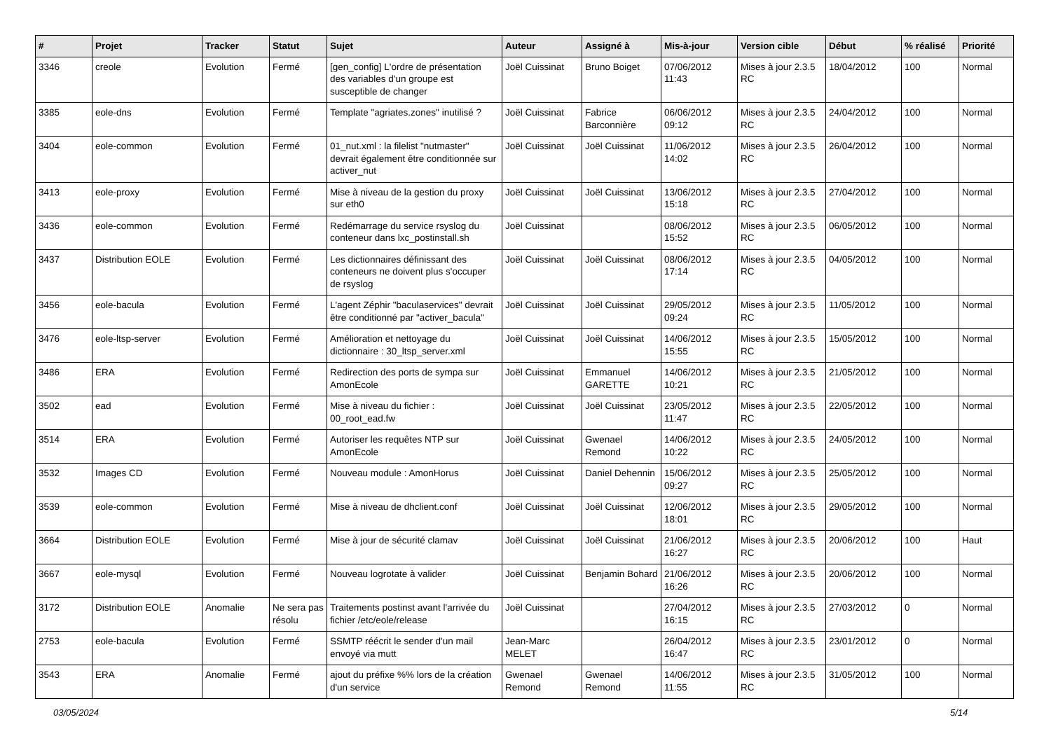| # | Projet | Tracker | Statut | Sujet | Auteur | Assigné à | Mis-à-jour | Version cible | Début | % réalisé | Priorité |
| --- | --- | --- | --- | --- | --- | --- | --- | --- | --- | --- | --- |
| 3346 | creole | Evolution | Fermé | [gen_config] L'ordre de présentation des variables d'un groupe est susceptible de changer | Joël Cuissinat | Bruno Boiget | 07/06/2012 11:43 | Mises à jour 2.3.5 RC | 18/04/2012 | 100 | Normal |
| 3385 | eole-dns | Evolution | Fermé | Template "agriates.zones" inutilisé ? | Joël Cuissinat | Fabrice Barconnière | 06/06/2012 09:12 | Mises à jour 2.3.5 RC | 24/04/2012 | 100 | Normal |
| 3404 | eole-common | Evolution | Fermé | 01_nut.xml : la filelist "nutmaster" devrait également être conditionnée sur activer_nut | Joël Cuissinat | Joël Cuissinat | 11/06/2012 14:02 | Mises à jour 2.3.5 RC | 26/04/2012 | 100 | Normal |
| 3413 | eole-proxy | Evolution | Fermé | Mise à niveau de la gestion du proxy sur eth0 | Joël Cuissinat | Joël Cuissinat | 13/06/2012 15:18 | Mises à jour 2.3.5 RC | 27/04/2012 | 100 | Normal |
| 3436 | eole-common | Evolution | Fermé | Redémarrage du service rsyslog du conteneur dans lxc_postinstall.sh | Joël Cuissinat | | 08/06/2012 15:52 | Mises à jour 2.3.5 RC | 06/05/2012 | 100 | Normal |
| 3437 | Distribution EOLE | Evolution | Fermé | Les dictionnaires définissant des conteneurs ne doivent plus s'occuper de rsyslog | Joël Cuissinat | Joël Cuissinat | 08/06/2012 17:14 | Mises à jour 2.3.5 RC | 04/05/2012 | 100 | Normal |
| 3456 | eole-bacula | Evolution | Fermé | L'agent Zéphir "baculaservices" devrait être conditionné par "activer_bacula" | Joël Cuissinat | Joël Cuissinat | 29/05/2012 09:24 | Mises à jour 2.3.5 RC | 11/05/2012 | 100 | Normal |
| 3476 | eole-ltsp-server | Evolution | Fermé | Amélioration et nettoyage du dictionnaire : 30_ltsp_server.xml | Joël Cuissinat | Joël Cuissinat | 14/06/2012 15:55 | Mises à jour 2.3.5 RC | 15/05/2012 | 100 | Normal |
| 3486 | ERA | Evolution | Fermé | Redirection des ports de sympa sur AmonEcole | Joël Cuissinat | Emmanuel GARETTE | 14/06/2012 10:21 | Mises à jour 2.3.5 RC | 21/05/2012 | 100 | Normal |
| 3502 | ead | Evolution | Fermé | Mise à niveau du fichier : 00_root_ead.fw | Joël Cuissinat | Joël Cuissinat | 23/05/2012 11:47 | Mises à jour 2.3.5 RC | 22/05/2012 | 100 | Normal |
| 3514 | ERA | Evolution | Fermé | Autoriser les requêtes NTP sur AmonEcole | Joël Cuissinat | Gwenael Remond | 14/06/2012 10:22 | Mises à jour 2.3.5 RC | 24/05/2012 | 100 | Normal |
| 3532 | Images CD | Evolution | Fermé | Nouveau module : AmonHorus | Joël Cuissinat | Daniel Dehennin | 15/06/2012 09:27 | Mises à jour 2.3.5 RC | 25/05/2012 | 100 | Normal |
| 3539 | eole-common | Evolution | Fermé | Mise à niveau de dhclient.conf | Joël Cuissinat | Joël Cuissinat | 12/06/2012 18:01 | Mises à jour 2.3.5 RC | 29/05/2012 | 100 | Normal |
| 3664 | Distribution EOLE | Evolution | Fermé | Mise à jour de sécurité clamav | Joël Cuissinat | Joël Cuissinat | 21/06/2012 16:27 | Mises à jour 2.3.5 RC | 20/06/2012 | 100 | Haut |
| 3667 | eole-mysql | Evolution | Fermé | Nouveau logrotate à valider | Joël Cuissinat | Benjamin Bohard | 21/06/2012 16:26 | Mises à jour 2.3.5 RC | 20/06/2012 | 100 | Normal |
| 3172 | Distribution EOLE | Anomalie | Ne sera pas résolu | Traitements postinst avant l'arrivée du fichier /etc/eole/release | Joël Cuissinat | | 27/04/2012 16:15 | Mises à jour 2.3.5 RC | 27/03/2012 | 0 | Normal |
| 2753 | eole-bacula | Evolution | Fermé | SSMTP réécrit le sender d'un mail envoyé via mutt | Jean-Marc MELET | | 26/04/2012 16:47 | Mises à jour 2.3.5 RC | 23/01/2012 | 0 | Normal |
| 3543 | ERA | Anomalie | Fermé | ajout du préfixe %% lors de la création d'un service | Gwenael Remond | Gwenael Remond | 14/06/2012 11:55 | Mises à jour 2.3.5 RC | 31/05/2012 | 100 | Normal |
03/05/2024 5/14